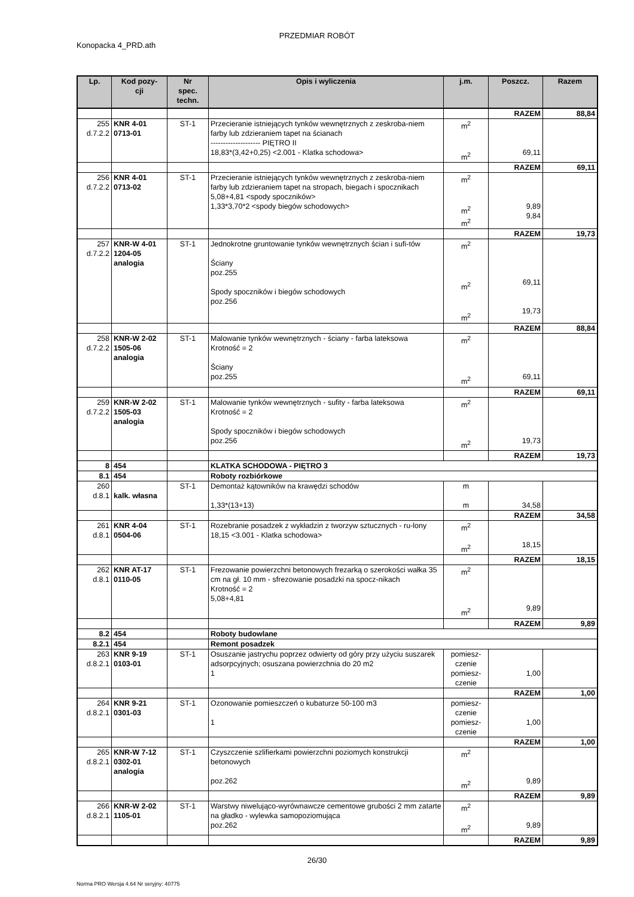PRZEDMIAR ROBÓT
Konopacka 4_PRD.ath
| Lp. | Kod pozy- cji | Nr spec. techn. | Opis i wyliczenia | j.m. | Poszcz. | Razem |
| --- | --- | --- | --- | --- | --- | --- |
| | | | | | RAZEM | 88,84 |
| 255 d.7.2.2 | KNR 4-01 0713-01 | ST-1 | Przecieranie istniejących tynków wewnętrznych z zeskroba-niem farby lub zdzieraniem tapet na ścianach -------------------- PIĘTRO II 18,83*(3,42+0,25) <2.001 - Klatka schodowa> | m<sup>2</sup> m<sup>2</sup> | 69,11 | |
| | | | | | RAZEM | 69,11 |
| 256 d.7.2.2 | KNR 4-01 0713-02 | ST-1 | Przecieranie istniejących tynków wewnętrznych z zeskroba-niem farby lub zdzieraniem tapet na stropach, biegach i spocznikach 5,08+4,81 <spody spoczników> 1,33*3,70*2 <spody biegów schodowych> | m<sup>2</sup> m<sup>2</sup> m<sup>2</sup> | 9,89 9,84 | |
| | | | | | RAZEM | 19,73 |
| 257 d.7.2.2 | KNR-W 4-01 1204-05 analogia | ST-1 | Jednokrotne gruntowanie tynków wewnętrznych ścian i sufi-tów Ściany poz.255 Spody spoczników i biegów schodowych poz.256 | m<sup>2</sup> m<sup>2</sup> m<sup>2</sup> | 69,11 19,73 | |
| | | | | | RAZEM | 88,84 |
| 258 d.7.2.2 | KNR-W 2-02 1505-06 analogia | ST-1 | Malowanie tynków wewnętrznych - ściany - farba lateksowa Krotność = 2 Ściany poz.255 | m<sup>2</sup> m<sup>2</sup> | 69,11 | |
| | | | | | RAZEM | 69,11 |
| 259 d.7.2.2 | KNR-W 2-02 1505-03 analogia | ST-1 | Malowanie tynków wewnętrznych - sufity - farba lateksowa Krotność = 2 Spody spoczników i biegów schodowych poz.256 | m<sup>2</sup> m<sup>2</sup> | 19,73 | |
| | | | | | RAZEM | 19,73 |
| 8 | 454 | | KLATKA SCHODOWA - PIĘTRO 3 | | | |
| 8.1 | 454 | | Roboty rozbiórkowe | | | |
| 260 d.8.1 | kalk. własna | ST-1 | Demontaż kątowników na krawędzi schodów 1,33*(13+13) | m m | 34,58 | |
| | | | | | RAZEM | 34,58 |
| 261 d.8.1 | KNR 4-04 0504-06 | ST-1 | Rozebranie posadzek z wykładzin z tworzyw sztucznych - ru-lony 18,15 <3.001 - Klatka schodowa> | m<sup>2</sup> m<sup>2</sup> | 18,15 | |
| | | | | | RAZEM | 18,15 |
| 262 d.8.1 | KNR AT-17 0110-05 | ST-1 | Frezowanie powierzchni betonowych frezarką o szerokości wałka 35 cm na gł. 10 mm - sfrezowanie posadzki na spocz-nikach Krotność = 2 5,08+4,81 | m<sup>2</sup> m<sup>2</sup> | 9,89 | |
| | | | | | RAZEM | 9,89 |
| 8.2 | 454 | | Roboty budowlane | | | |
| 8.2.1 | 454 | | Remont posadzek | | | |
| 263 d.8.2.1 | KNR 9-19 0103-01 | ST-1 | Osuszanie jastrychu poprzez odwierty od góry przy użyciu suszarek adsorpcyjnych; osuszana powierzchnia do 20 m2 1 | pomiesz- czenie pomiesz- czenie | 1,00 | |
| | | | | | RAZEM | 1,00 |
| 264 d.8.2.1 | KNR 9-21 0301-03 | ST-1 | Ozonowanie pomieszczeń o kubaturze 50-100 m3 1 | pomiesz- czenie pomiesz- czenie | 1,00 | |
| | | | | | RAZEM | 1,00 |
| 265 d.8.2.1 | KNR-W 7-12 0302-01 analogia | ST-1 | Czyszczenie szlifierkami powierzchni poziomych konstrukcji betonowych poz.262 | m<sup>2</sup> m<sup>2</sup> | 9,89 | |
| | | | | | RAZEM | 9,89 |
| 266 d.8.2.1 | KNR-W 2-02 1105-01 | ST-1 | Warstwy niwelująco-wyrównawcze cementowe grubości 2 mm zatarte na gładko - wylewka samopoziomująca poz.262 | m<sup>2</sup> m<sup>2</sup> | 9,89 | |
| | | | | | RAZEM | 9,89 |
26/30
Norma PRO Wersja 4.64 Nr seryjny: 40775